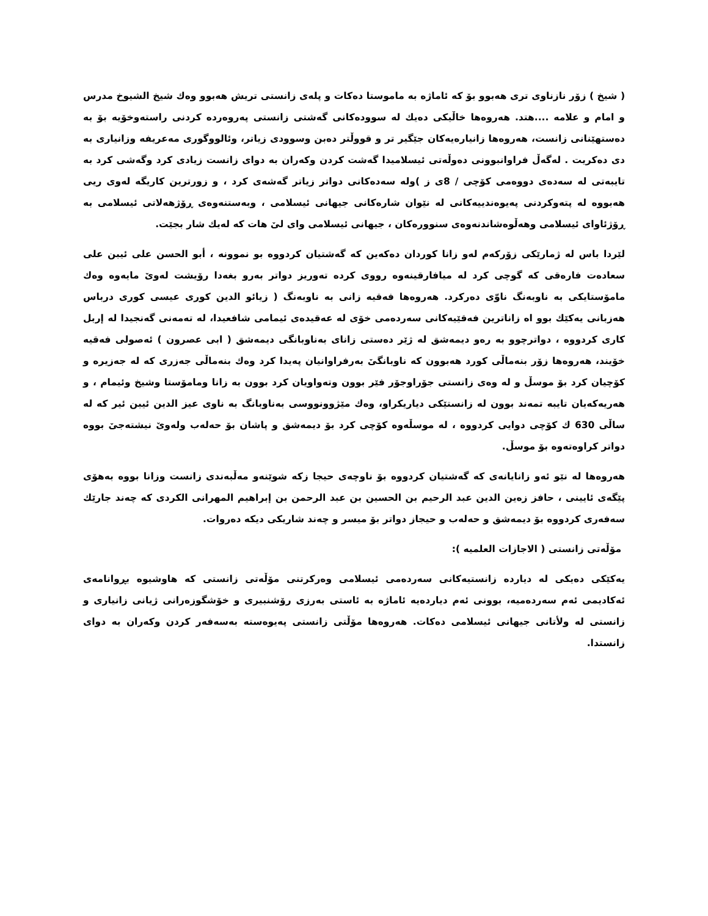( شیخ ) زۆر نازناوی تری هەبوو بۆ کە ئاماژە بە ماموستا دەکات و پلەی زانستی تریش هەبوو وەك شیخ الشیوخ مدرس و امام و علامە ....هتد. هەروەها خاڵیکی دەیك لە سوودەکانی گەشتی زانستی پەروەردە کردنی راستەوخۆیە بۆ بە دەستهێنانی زانست، هەروەها زانیارەیەکان جێگیر تر و قووڵتر دەبن وسوودی زیاتر، وئالووگوری مەعریفە وزانیاری بە دی دەکریت . لەگەڵ فراوانبوونی دەوڵەتی ئیسلامیدا گەشت کردن وکەران بە دوای زانست زیادی کرد وگەشی کرد بە تایبەتی لە سەدەی دووەمی کۆچی / 8ی ز )ولە سەدەکانی دواتر زیاتر گەشەی کرد ، و زورترین کاریگە لەوی ریی هەبووە لە پتەوکردنی پەیوەندییەکانی لە نێوان شارەکانی جیهانی ئیسلامی ، وبەستنەوەی ڕۆژهەلاتی ئیسلامی بە ڕۆژئاوای ئیسلامی وهەڵوەشاندنەوەی سنوورەکان ، جیهانی ئیسلامی وای لیٚ هات کە لەیك شار بجێت.
لێردا باس لە ژمارێکی زۆرکەم لەو زانا کوردان دەکەین کە گەشتیان کردووە بو نموونە ، أبو الحسن علی ئیبن علی سعادەت فارەقی کە گوچی کرد لە میافارقینەوە رووی کردە تەوریز دواتر بەرو بغەدا رۆیشت لەویٚ مایەوە وەك مامۆستایکی بە ناوبەنگ ناوّی دەرکرد. هەروەها فەقیە زانی بە ناوبەنگ ( زیائو الدین کوری عیسی کوری درباس هەزبانی یەکێك بوو اە زاناترین فەقێیەکانی سەردەمی خۆی لە عەقیدەی ئیمامی شافعیدا، لە تەمەنی گەنجیدا لە إربل کاری کردووە ، دواترچوو بە رەو دیمەشق لە ژێر دەستی زانای بەناوبانگی دیمەشق ( ابی عصرون ) ئەصولی فەقیە خۆیند، هەروەها زۆر بنەماڵی کورد هەبوون کە ناوبانگیٚ بەرفراوانیان پەیدا کرد وەك بنەماڵی جەزری کە لە جەزیرە و کۆچیان کرد بۆ موسڵ و لە وەی زانستی جۆراوجۆر فێر بوون وتەواویان کرد بوون بە زانا ومامۆستا وشیخ وئیمام ، و هەریەکەیان تایبە تمەند بوون لە زانستێکی دیاریکراو، وەك مێژوونووسی بەناوبانگ بە ناوی عیز الدین ئیبن ئیر کە لە ساڵی 630 ك کۆچی دوایی کردووە ، لە موسڵەوە کۆچی کرد بۆ دیمەشق و پاشان بۆ حەلەب ولەویٚ نیشتەجیٚ بووە دواتر کراوەتەوە بۆ موسڵ.
هەروەها لە نێو ئەو زانایانەی کە گەشتیان کردووە بۆ ناوچەی حیجا زکە شوێنەو مەڵبەندی زانست وزانا بووە بەهۆی پێگەی ئایینی ، حافز زەین الدین عبد الرحیم بن الحسین بن عبد الرحمن بن إبراهیم المهرانی الکردی کە چەند جارێك سەفەری کردووە بۆ دیمەشق و حەلەب و حیجاز دواتر بۆ میسر و چەند شاریکی دیکە دەروات.
مۆڵەتی زانستی ( الاجازات العلمیە ):
یەکێکی دەیکی لە دیاردە زانستیەکانی سەردەمی ئیسلامی وەرکرتنی مۆڵەتی زانستی کە هاوشیوە بڕوانامەی ئەکادیمی ئەم سەردەمیە، بوونی ئەم دیاردەیە ئاماژە بە ئاستی بەرزی رۆشنبیری و خۆشگوزەرانی ژیانی زانیاری و زانستی لە ولأتانی جیهانی ئیسلامی دەکات. هەروەها مۆڵتی زانستی پەیوەستە بەسەفەر کردن وکەران بە دوای زانستدا.